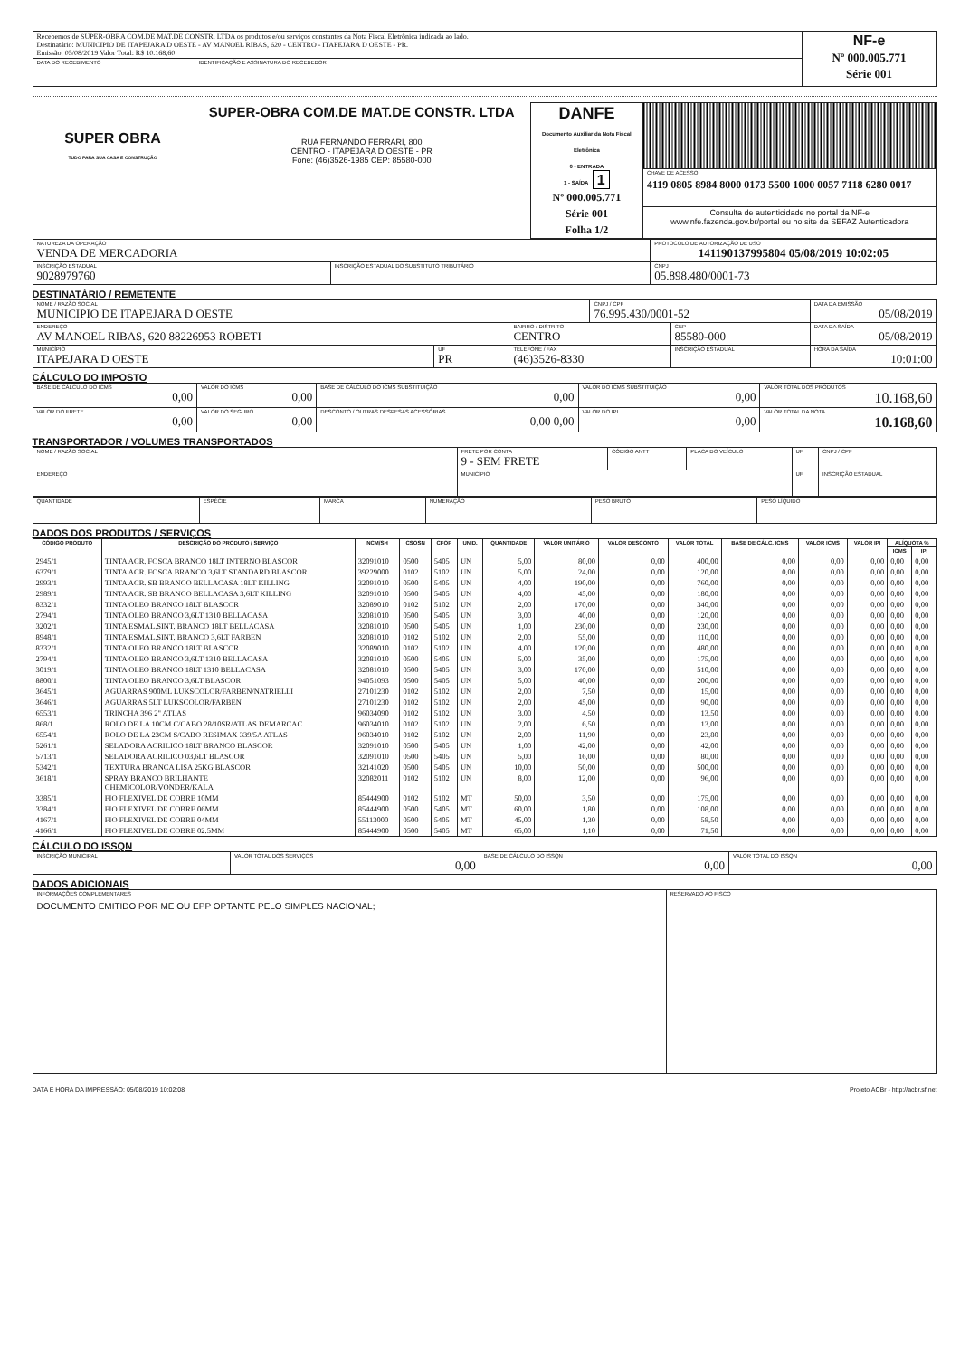| Recebemos de SUPER-OBRA COM.DE MAT.DE CONSTR. LTDA os produtos e/ou serviços constantes da Nota Fiscal Eletrônica indicada ao lado. Destinatário: MUNICIPIO DE ITAPEJARA D OESTE - AV MANOEL RIBAS, 620 - CENTRO - ITAPEJARA D OESTE - PR. Emissão: 05/08/2019 Valor Total: R$ 10.168,60 | | NF-e Nº 000.005.771 Série 001 |
| DATA DO RECEBIMENTO | IDENTIFICAÇÃO E ASSINATURA DO RECEBEDOR | |
| SUPER OBRA TUDO PARA SUA CASA E CONSTRUÇÃO | SUPER-OBRA COM.DE MAT.DE CONSTR. LTDA RUA FERNANDO FERRARI, 800 CENTRO - ITAPEJARA D OESTE - PR Fone: (46)3526-1985 CEP: 85580-000 | DANFE Documento Auxiliar da Nota Fiscal Eletrônica 0 - ENTRADA 1 - SAÍDA 1 Nº 000.005.771 Série 001 Folha 1/2 | |
| | | | CHAVE DE ACESSO 4119 0805 8984 8000 0173 5500 1000 0057 7118 6280 0017 |
| | | | Consulta de autenticidade no portal da NF-e www.nfe.fazenda.gov.br/portal ou no site da SEFAZ Autenticadora |
| NATUREZA DA OPERAÇÃO VENDA DE MERCADORIA | | PROTOCOLO DE AUTORIZAÇÃO DE USO 141190137995804 05/08/2019 10:02:05 |
| INSCRIÇÃO ESTADUAL 9028979760 | INSCRIÇÃO ESTADUAL DO SUBSTITUTO TRIBUTÁRIO | CNPJ 05.898.480/0001-73 |
DESTINATÁRIO / REMETENTE
| NOME / RAZÃO SOCIAL MUNICIPIO DE ITAPEJARA D OESTE | | | CNPJ / CPF 76.995.430/0001-52 | | DATA DA EMISSÃO 05/08/2019 |
| ENDEREÇO AV MANOEL RIBAS, 620 88226953 ROBETI | | BAIRRO / DISTRITO CENTRO | | CEP 85580-000 | DATA DA SAÍDA 05/08/2019 |
| MUNICÍPIO ITAPEJARA D OESTE | UF PR | TELEFONE / FAX (46)3526-8330 | | INSCRIÇÃO ESTADUAL | HORA DA SAÍDA 10:01:00 |
CÁLCULO DO IMPOSTO
| BASE DE CÁLCULO DO ICMS 0,00 | VALOR DO ICMS 0,00 | BASE DE CÁLCULO DO ICMS SUBSTITUIÇÃO 0,00 | VALOR DO ICMS SUBSTITUIÇÃO 0,00 | VALOR TOTAL DOS PRODUTOS 10.168,60 |
| VALOR DO FRETE 0,00 | VALOR DO SEGURO 0,00 | DESCONTO / OUTRAS DESPESAS ACESSÓRIAS 0,00 0,00 | VALOR DO IPI 0,00 | VALOR TOTAL DA NOTA 10.168,60 |
TRANSPORTADOR / VOLUMES TRANSPORTADOS
| NOME / RAZÃO SOCIAL | FRETE POR CONTA 9 - SEM FRETE | CÓDIGO ANTT | PLACA DO VEÍCULO | UF | CNPJ / CPF |
| ENDEREÇO | MUNICÍPIO | | | UF | INSCRIÇÃO ESTADUAL |
| QUANTIDADE | ESPÉCIE | MARCA | NUMERAÇÃO | PESO BRUTO | PESO LÍQUIDO |
DADOS DOS PRODUTOS / SERVIÇOS
| CÓDIGO PRODUTO | DESCRIÇÃO DO PRODUTO / SERVIÇO | NCM/SH | CSOSN | CFOP | UNID. | QUANTIDADE | VALOR UNITÁRIO | VALOR DESCONTO | VALOR TOTAL | BASE DE CÁLC. ICMS | VALOR ICMS | VALOR IPI | ALÍQUOTA % | |
| --- | --- | --- | --- | --- | --- | --- | --- | --- | --- | --- | --- | --- | --- | --- |
| | | | | | | | | | | | | | ICMS | IPI |
| 2945/1 | TINTA ACR. FOSCA BRANCO 18LT INTERNO BLASCOR | 32091010 | 0500 | 5405 | UN | 5,00 | 80,00 | 0,00 | 400,00 | 0,00 | 0,00 | 0,00 | 0,00 | 0,00 |
| 6379/1 | TINTA ACR. FOSCA BRANCO 3,6LT STANDARD BLASCOR | 39229000 | 0102 | 5102 | UN | 5,00 | 24,00 | 0,00 | 120,00 | 0,00 | 0,00 | 0,00 | 0,00 | 0,00 |
| 2993/1 | TINTA ACR. SB BRANCO BELLACASA 18LT KILLING | 32091010 | 0500 | 5405 | UN | 4,00 | 190,00 | 0,00 | 760,00 | 0,00 | 0,00 | 0,00 | 0,00 | 0,00 |
| 2989/1 | TINTA ACR. SB BRANCO BELLACASA 3,6LT KILLING | 32091010 | 0500 | 5405 | UN | 4,00 | 45,00 | 0,00 | 180,00 | 0,00 | 0,00 | 0,00 | 0,00 | 0,00 |
| 8332/1 | TINTA OLEO BRANCO 18LT BLASCOR | 32089010 | 0102 | 5102 | UN | 2,00 | 170,00 | 0,00 | 340,00 | 0,00 | 0,00 | 0,00 | 0,00 | 0,00 |
| 2794/1 | TINTA OLEO BRANCO 3,6LT 1310 BELLACASA | 32081010 | 0500 | 5405 | UN | 3,00 | 40,00 | 0,00 | 120,00 | 0,00 | 0,00 | 0,00 | 0,00 | 0,00 |
| 3202/1 | TINTA ESMAL.SINT. BRANCO 18LT BELLACASA | 32081010 | 0500 | 5405 | UN | 1,00 | 230,00 | 0,00 | 230,00 | 0,00 | 0,00 | 0,00 | 0,00 | 0,00 |
| 8948/1 | TINTA ESMAL.SINT. BRANCO 3,6LT FARBEN | 32081010 | 0102 | 5102 | UN | 2,00 | 55,00 | 0,00 | 110,00 | 0,00 | 0,00 | 0,00 | 0,00 | 0,00 |
| 8332/1 | TINTA OLEO BRANCO 18LT BLASCOR | 32089010 | 0102 | 5102 | UN | 4,00 | 120,00 | 0,00 | 480,00 | 0,00 | 0,00 | 0,00 | 0,00 | 0,00 |
| 2794/1 | TINTA OLEO BRANCO 3,6LT 1310 BELLACASA | 32081010 | 0500 | 5405 | UN | 5,00 | 35,00 | 0,00 | 175,00 | 0,00 | 0,00 | 0,00 | 0,00 | 0,00 |
| 3019/1 | TINTA OLEO BRANCO 18LT 1310 BELLACASA | 32081010 | 0500 | 5405 | UN | 3,00 | 170,00 | 0,00 | 510,00 | 0,00 | 0,00 | 0,00 | 0,00 | 0,00 |
| 8800/1 | TINTA OLEO BRANCO 3,6LT BLASCOR | 94051093 | 0500 | 5405 | UN | 5,00 | 40,00 | 0,00 | 200,00 | 0,00 | 0,00 | 0,00 | 0,00 | 0,00 |
| 3645/1 | AGUARRAS 900ML LUKSCOLOR/FARBEN/NATRIELLI | 27101230 | 0102 | 5102 | UN | 2,00 | 7,50 | 0,00 | 15,00 | 0,00 | 0,00 | 0,00 | 0,00 | 0,00 |
| 3646/1 | AGUARRAS 5LT LUKSCOLOR/FARBEN | 27101230 | 0102 | 5102 | UN | 2,00 | 45,00 | 0,00 | 90,00 | 0,00 | 0,00 | 0,00 | 0,00 | 0,00 |
| 6553/1 | TRINCHA 396 2" ATLAS | 96034090 | 0102 | 5102 | UN | 3,00 | 4,50 | 0,00 | 13,50 | 0,00 | 0,00 | 0,00 | 0,00 | 0,00 |
| 868/1 | ROLO DE LA 10CM C/CABO 28/10SR/ATLAS DEMARCAC | 96034010 | 0102 | 5102 | UN | 2,00 | 6,50 | 0,00 | 13,00 | 0,00 | 0,00 | 0,00 | 0,00 | 0,00 |
| 6554/1 | ROLO DE LA 23CM S/CABO RESIMAX 339/5A ATLAS | 96034010 | 0102 | 5102 | UN | 2,00 | 11,90 | 0,00 | 23,80 | 0,00 | 0,00 | 0,00 | 0,00 | 0,00 |
| 5261/1 | SELADORA ACRILICO 18LT BRANCO BLASCOR | 32091010 | 0500 | 5405 | UN | 1,00 | 42,00 | 0,00 | 42,00 | 0,00 | 0,00 | 0,00 | 0,00 | 0,00 |
| 5713/1 | SELADORA ACRILICO 03,6LT BLASCOR | 32091010 | 0500 | 5405 | UN | 5,00 | 16,00 | 0,00 | 80,00 | 0,00 | 0,00 | 0,00 | 0,00 | 0,00 |
| 5342/1 | TEXTURA BRANCA LISA 25KG BLASCOR | 32141020 | 0500 | 5405 | UN | 10,00 | 50,00 | 0,00 | 500,00 | 0,00 | 0,00 | 0,00 | 0,00 | 0,00 |
| 3618/1 | SPRAY BRANCO BRILHANTE CHEMICOLOR/VONDER/KALA | 32082011 | 0102 | 5102 | UN | 8,00 | 12,00 | 0,00 | 96,00 | 0,00 | 0,00 | 0,00 | 0,00 | 0,00 |
| 3385/1 | FIO FLEXIVEL DE COBRE 10MM | 85444900 | 0102 | 5102 | MT | 50,00 | 3,50 | 0,00 | 175,00 | 0,00 | 0,00 | 0,00 | 0,00 | 0,00 |
| 3384/1 | FIO FLEXIVEL DE COBRE 06MM | 85444900 | 0500 | 5405 | MT | 60,00 | 1,80 | 0,00 | 108,00 | 0,00 | 0,00 | 0,00 | 0,00 | 0,00 |
| 4167/1 | FIO FLEXIVEL DE COBRE 04MM | 55113000 | 0500 | 5405 | MT | 45,00 | 1,30 | 0,00 | 58,50 | 0,00 | 0,00 | 0,00 | 0,00 | 0,00 |
| 4166/1 | FIO FLEXIVEL DE COBRE 02.5MM | 85444900 | 0500 | 5405 | MT | 65,00 | 1,10 | 0,00 | 71,50 | 0,00 | 0,00 | 0,00 | 0,00 | 0,00 |
CÁLCULO DO ISSQN
| INSCRIÇÃO MUNICIPAL | VALOR TOTAL DOS SERVIÇOS 0,00 | BASE DE CÁLCULO DO ISSQN 0,00 | VALOR TOTAL DO ISSQN 0,00 |
DADOS ADICIONAIS
| INFORMAÇÕES COMPLEMENTARES DOCUMENTO EMITIDO POR ME OU EPP OPTANTE PELO SIMPLES NACIONAL; | RESERVADO AO FISCO |
DATA E HORA DA IMPRESSÃO: 05/08/2019 10:02:08 Projeto ACBr - http://acbr.sf.net